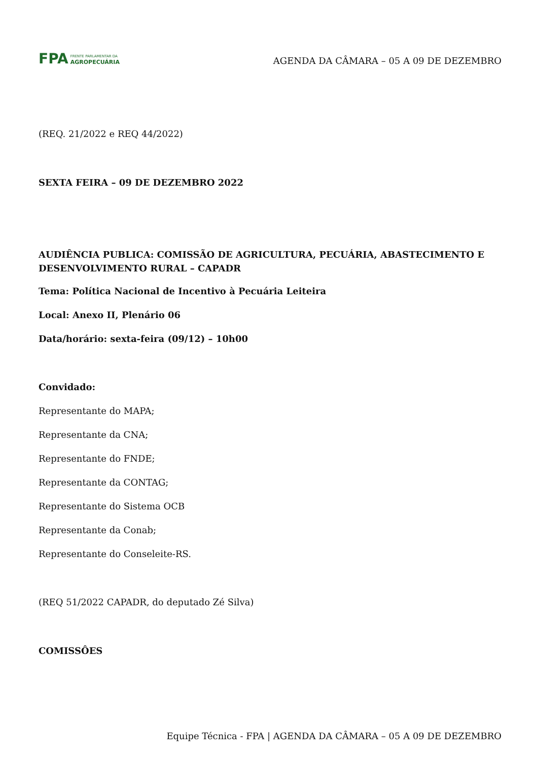FPA FRENTE PARLAMENTAR DA
AGROPECUÁRIA
AGENDA DA CÂMARA – 05 A 09 DE DEZEMBRO
(REQ. 21/2022 e REQ 44/2022)
SEXTA FEIRA – 09 DE DEZEMBRO 2022
AUDIÊNCIA PUBLICA: COMISSÃO DE AGRICULTURA, PECUÁRIA, ABASTECIMENTO E DESENVOLVIMENTO RURAL – CAPADR
Tema: Política Nacional de Incentivo à Pecuária Leiteira
Local: Anexo II, Plenário 06
Data/horário: sexta-feira (09/12) – 10h00
Convidado:
Representante do MAPA;
Representante da CNA;
Representante do FNDE;
Representante da CONTAG;
Representante do Sistema OCB
Representante da Conab;
Representante do Conseleite-RS.
(REQ 51/2022 CAPADR, do deputado Zé Silva)
COMISSÔES
Equipe Técnica - FPA | AGENDA DA CÂMARA – 05 A 09 DE DEZEMBRO